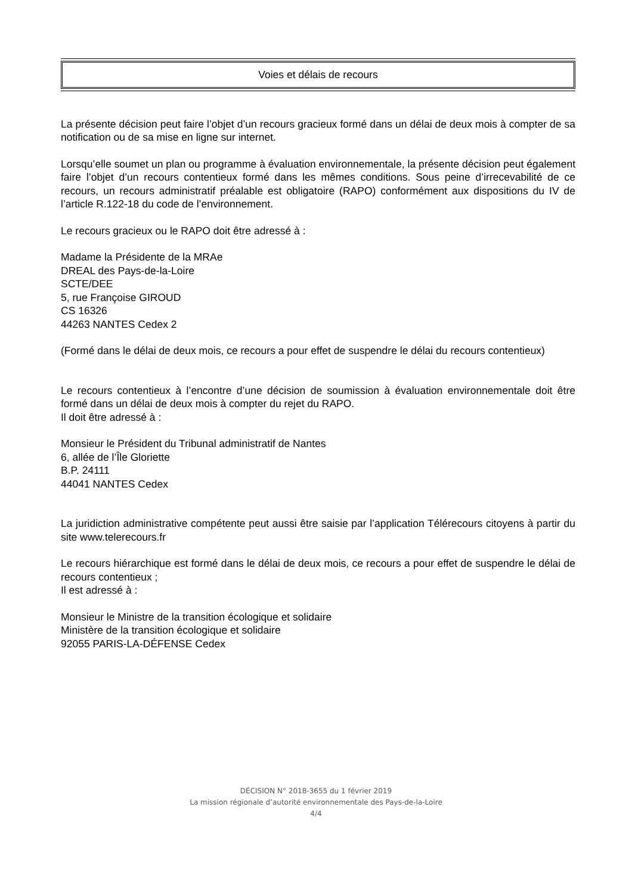Voies et délais de recours
La présente décision peut faire l’objet d’un recours gracieux formé dans un délai de deux mois à compter de sa notification ou de sa mise en ligne sur internet.
Lorsqu’elle soumet un plan ou programme à évaluation environnementale, la présente décision peut également faire l’objet d’un recours contentieux formé dans les mêmes conditions. Sous peine d’irrecevabilité de ce recours, un recours administratif préalable est obligatoire (RAPO) conformément aux dispositions du IV de l’article R.122-18 du code de l’environnement.
Le recours gracieux ou le RAPO doit être adressé à :
Madame la Présidente de la MRAe
DREAL des Pays-de-la-Loire
SCTE/DEE
5, rue Françoise GIROUD
CS 16326
44263 NANTES Cedex 2
(Formé dans le délai de deux mois, ce recours a pour effet de suspendre le délai du recours contentieux)
Le recours contentieux à l’encontre d’une décision de soumission à évaluation environnementale doit être formé dans un délai de deux mois à compter du rejet du RAPO.
Il doit être adressé à :
Monsieur le Président du Tribunal administratif de Nantes
6, allée de l’Île Gloriette
B.P. 24111
44041 NANTES Cedex
La juridiction administrative compétente peut aussi être saisie par l’application Télérecours citoyens à partir du site www.telerecours.fr
Le recours hiérarchique est formé dans le délai de deux mois, ce recours a pour effet de suspendre le délai de recours contentieux ;
Il est adressé à :
Monsieur le Ministre de la transition écologique et solidaire
Ministère de la transition écologique et solidaire
92055 PARIS-LA-DÉFENSE Cedex
DÉCISION N° 2018-3655 du 1 février 2019
La mission régionale d’autorité environnementale des Pays-de-la-Loire
4/4